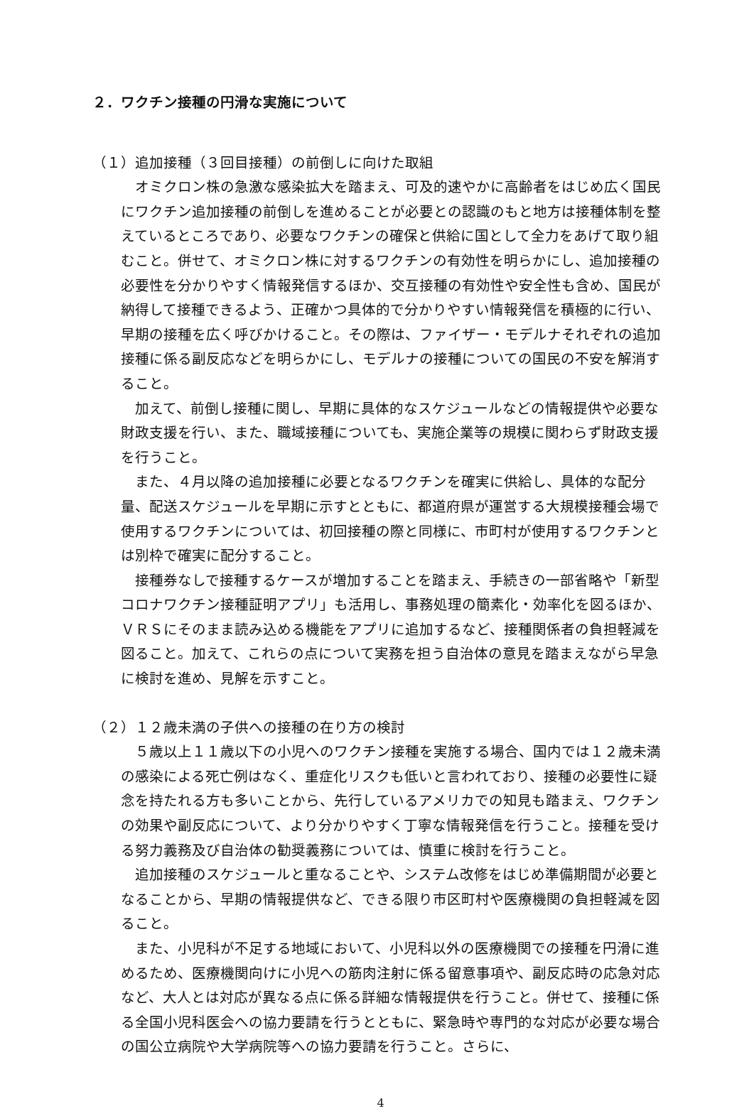２．ワクチン接種の円滑な実施について
（１）追加接種（３回目接種）の前倒しに向けた取組
オミクロン株の急激な感染拡大を踏まえ、可及的速やかに高齢者をはじめ広く国民にワクチン追加接種の前倒しを進めることが必要との認識のもと地方は接種体制を整えているところであり、必要なワクチンの確保と供給に国として全力をあげて取り組むこと。併せて、オミクロン株に対するワクチンの有効性を明らかにし、追加接種の必要性を分かりやすく情報発信するほか、交互接種の有効性や安全性も含め、国民が納得して接種できるよう、正確かつ具体的で分かりやすい情報発信を積極的に行い、早期の接種を広く呼びかけること。その際は、ファイザー・モデルナそれぞれの追加接種に係る副反応などを明らかにし、モデルナの接種についての国民の不安を解消すること。
加えて、前倒し接種に関し、早期に具体的なスケジュールなどの情報提供や必要な財政支援を行い、また、職域接種についても、実施企業等の規模に関わらず財政支援を行うこと。
また、４月以降の追加接種に必要となるワクチンを確実に供給し、具体的な配分量、配送スケジュールを早期に示すとともに、都道府県が運営する大規模接種会場で使用するワクチンについては、初回接種の際と同様に、市町村が使用するワクチンとは別枠で確実に配分すること。
接種券なしで接種するケースが増加することを踏まえ、手続きの一部省略や「新型コロナワクチン接種証明アプリ」も活用し、事務処理の簡素化・効率化を図るほか、ＶＲＳにそのまま読み込める機能をアプリに追加するなど、接種関係者の負担軽減を図ること。加えて、これらの点について実務を担う自治体の意見を踏まえながら早急に検討を進め、見解を示すこと。
（２）１２歳未満の子供への接種の在り方の検討
５歳以上１１歳以下の小児へのワクチン接種を実施する場合、国内では１２歳未満の感染による死亡例はなく、重症化リスクも低いと言われており、接種の必要性に疑念を持たれる方も多いことから、先行しているアメリカでの知見も踏まえ、ワクチンの効果や副反応について、より分かりやすく丁寧な情報発信を行うこと。接種を受ける努力義務及び自治体の勧奨義務については、慎重に検討を行うこと。
追加接種のスケジュールと重なることや、システム改修をはじめ準備期間が必要となることから、早期の情報提供など、できる限り市区町村や医療機関の負担軽減を図ること。
また、小児科が不足する地域において、小児科以外の医療機関での接種を円滑に進めるため、医療機関向けに小児への筋肉注射に係る留意事項や、副反応時の応急対応など、大人とは対応が異なる点に係る詳細な情報提供を行うこと。併せて、接種に係る全国小児科医会への協力要請を行うとともに、緊急時や専門的な対応が必要な場合の国公立病院や大学病院等への協力要請を行うこと。さらに、
4